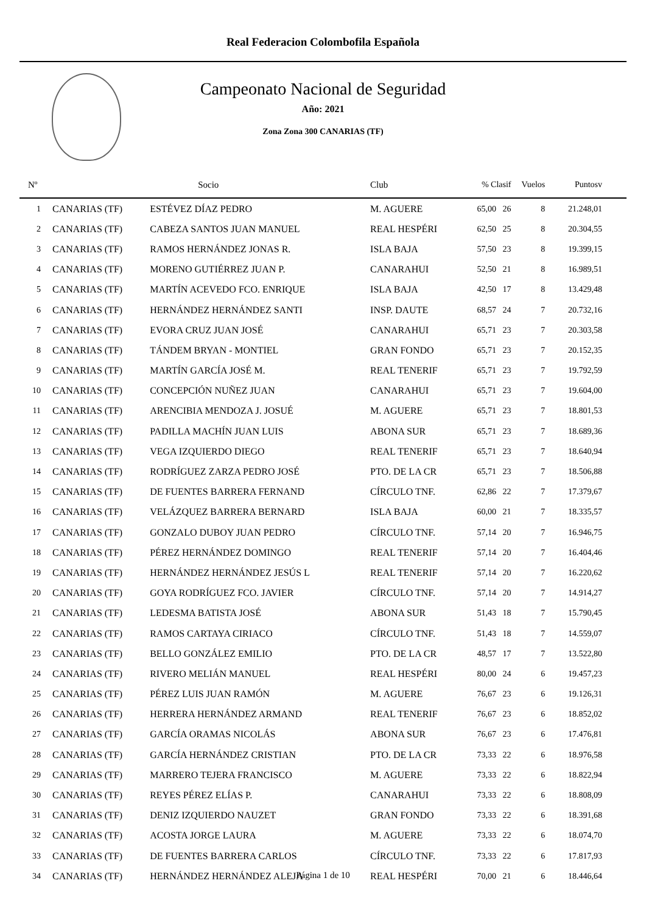Real Federacion Colombofila Española
Campeonato Nacional de Seguridad
Año: 2021
Zona Zona 300 CANARIAS (TF)
| Nº | | Socio | Club | % Clasif | Vuelos | Puntosv |
| --- | --- | --- | --- | --- | --- | --- |
| 1 | CANARIAS (TF) | ESTÉVEZ DÍAZ PEDRO | M. AGUERE | 65,00 26 | 8 | 21.248,01 |
| 2 | CANARIAS (TF) | CABEZA SANTOS JUAN MANUEL | REAL HESPÉRI | 62,50 25 | 8 | 20.304,55 |
| 3 | CANARIAS (TF) | RAMOS HERNÁNDEZ JONAS R. | ISLA BAJA | 57,50 23 | 8 | 19.399,15 |
| 4 | CANARIAS (TF) | MORENO GUTIÉRREZ JUAN P. | CANARAHUI | 52,50 21 | 8 | 16.989,51 |
| 5 | CANARIAS (TF) | MARTÍN ACEVEDO FCO. ENRIQUE | ISLA BAJA | 42,50 17 | 8 | 13.429,48 |
| 6 | CANARIAS (TF) | HERNÁNDEZ HERNÁNDEZ SANTI | INSP. DAUTE | 68,57 24 | 7 | 20.732,16 |
| 7 | CANARIAS (TF) | EVORA CRUZ JUAN JOSÉ | CANARAHUI | 65,71 23 | 7 | 20.303,58 |
| 8 | CANARIAS (TF) | TÁNDEM BRYAN - MONTIEL | GRAN FONDO | 65,71 23 | 7 | 20.152,35 |
| 9 | CANARIAS (TF) | MARTÍN GARCÍA JOSÉ M. | REAL TENERIF | 65,71 23 | 7 | 19.792,59 |
| 10 | CANARIAS (TF) | CONCEPCIÓN NUÑEZ JUAN | CANARAHUI | 65,71 23 | 7 | 19.604,00 |
| 11 | CANARIAS (TF) | ARENCIBIA MENDOZA J. JOSUÉ | M. AGUERE | 65,71 23 | 7 | 18.801,53 |
| 12 | CANARIAS (TF) | PADILLA MACHÍN JUAN LUIS | ABONA SUR | 65,71 23 | 7 | 18.689,36 |
| 13 | CANARIAS (TF) | VEGA IZQUIERDO DIEGO | REAL TENERIF | 65,71 23 | 7 | 18.640,94 |
| 14 | CANARIAS (TF) | RODRÍGUEZ ZARZA PEDRO JOSÉ | PTO. DE LA CR | 65,71 23 | 7 | 18.506,88 |
| 15 | CANARIAS (TF) | DE FUENTES BARRERA FERNAND | CÍRCULO TNF. | 62,86 22 | 7 | 17.379,67 |
| 16 | CANARIAS (TF) | VELÁZQUEZ BARRERA BERNARD | ISLA BAJA | 60,00 21 | 7 | 18.335,57 |
| 17 | CANARIAS (TF) | GONZALO DUBOY JUAN PEDRO | CÍRCULO TNF. | 57,14 20 | 7 | 16.946,75 |
| 18 | CANARIAS (TF) | PÉREZ HERNÁNDEZ DOMINGO | REAL TENERIF | 57,14 20 | 7 | 16.404,46 |
| 19 | CANARIAS (TF) | HERNÁNDEZ HERNÁNDEZ JESÚS L | REAL TENERIF | 57,14 20 | 7 | 16.220,62 |
| 20 | CANARIAS (TF) | GOYA RODRÍGUEZ FCO. JAVIER | CÍRCULO TNF. | 57,14 20 | 7 | 14.914,27 |
| 21 | CANARIAS (TF) | LEDESMA BATISTA JOSÉ | ABONA SUR | 51,43 18 | 7 | 15.790,45 |
| 22 | CANARIAS (TF) | RAMOS CARTAYA CIRIACO | CÍRCULO TNF. | 51,43 18 | 7 | 14.559,07 |
| 23 | CANARIAS (TF) | BELLO GONZÁLEZ EMILIO | PTO. DE LA CR | 48,57 17 | 7 | 13.522,80 |
| 24 | CANARIAS (TF) | RIVERO MELIÁN MANUEL | REAL HESPÉRI | 80,00 24 | 6 | 19.457,23 |
| 25 | CANARIAS (TF) | PÉREZ LUIS JUAN RAMÓN | M. AGUERE | 76,67 23 | 6 | 19.126,31 |
| 26 | CANARIAS (TF) | HERRERA HERNÁNDEZ ARMAND | REAL TENERIF | 76,67 23 | 6 | 18.852,02 |
| 27 | CANARIAS (TF) | GARCÍA ORAMAS NICOLÁS | ABONA SUR | 76,67 23 | 6 | 17.476,81 |
| 28 | CANARIAS (TF) | GARCÍA HERNÁNDEZ CRISTIAN | PTO. DE LA CR | 73,33 22 | 6 | 18.976,58 |
| 29 | CANARIAS (TF) | MARRERO TEJERA FRANCISCO | M. AGUERE | 73,33 22 | 6 | 18.822,94 |
| 30 | CANARIAS (TF) | REYES PÉREZ ELÍAS P. | CANARAHUI | 73,33 22 | 6 | 18.808,09 |
| 31 | CANARIAS (TF) | DENIZ IZQUIERDO NAUZET | GRAN FONDO | 73,33 22 | 6 | 18.391,68 |
| 32 | CANARIAS (TF) | ACOSTA JORGE LAURA | M. AGUERE | 73,33 22 | 6 | 18.074,70 |
| 33 | CANARIAS (TF) | DE FUENTES BARRERA CARLOS | CÍRCULO TNF. | 73,33 22 | 6 | 17.817,93 |
| 34 | CANARIAS (TF) | HERNÁNDEZ HERNÁNDEZ ALEJA | REAL HESPÉRI | 70,00 21 | 6 | 18.446,64 |
Página 1 de 10